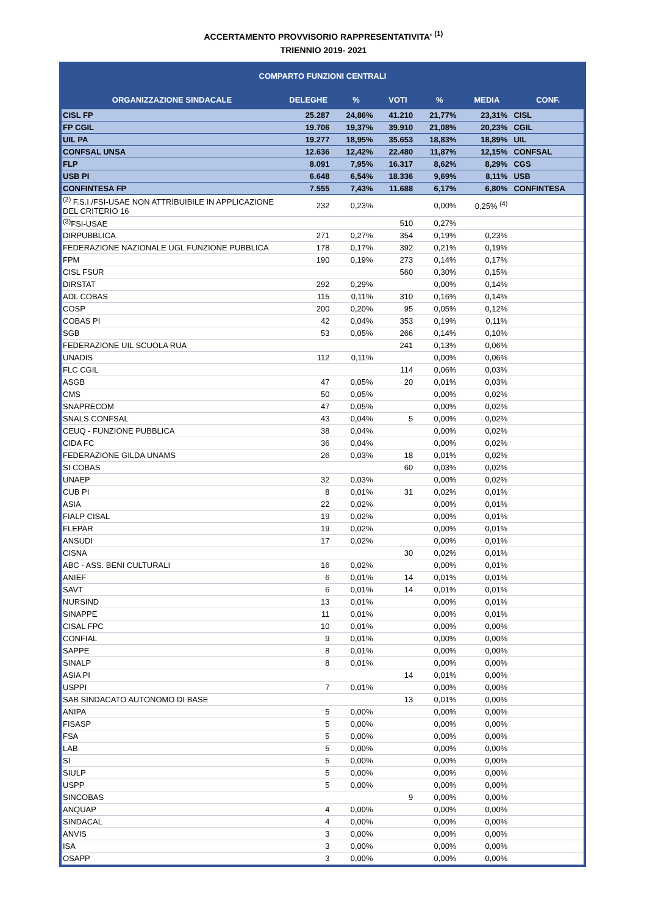ACCERTAMENTO PROVVISORIO RAPPRESENTATIVITA' <sup>(1)</sup>
TRIENNIO 2019- 2021
| COMPARTO FUNZIONI CENTRALI | | | | | | |
| --- | --- | --- | --- | --- | --- | --- |
| ORGANIZZAZIONE SINDACALE | DELEGHE | % | VOTI | % | MEDIA | CONF. |
| CISL FP | 25.287 | 24,86% | 41.210 | 21,77% | 23,31% | CISL |
| FP CGIL | 19.706 | 19,37% | 39.910 | 21,08% | 20,23% | CGIL |
| UIL PA | 19.277 | 18,95% | 35.653 | 18,83% | 18,89% | UIL |
| CONFSAL UNSA | 12.636 | 12,42% | 22.480 | 11,87% | 12,15% | CONFSAL |
| FLP | 8.091 | 7,95% | 16.317 | 8,62% | 8,29% | CGS |
| USB PI | 6.648 | 6,54% | 18.336 | 9,69% | 8,11% | USB |
| CONFINTESA FP | 7.555 | 7,43% | 11.688 | 6,17% | 6,80% | CONFINTESA |
| <sup>(2)</sup> F.S.I./FSI-USAE NON ATTRIBUIBILE IN APPLICAZIONE DEL CRITERIO 16 | 232 | 0,23% | | 0,00% | 0,25% <sup>(4)</sup> | |
| <sup>(3)</sup> FSI-USAE | | | 510 | 0,27% | | |
| DIRPUBBLICA | 271 | 0,27% | 354 | 0,19% | 0,23% | |
| FEDERAZIONE NAZIONALE UGL FUNZIONE PUBBLICA | 178 | 0,17% | 392 | 0,21% | 0,19% | |
| FPM | 190 | 0,19% | 273 | 0,14% | 0,17% | |
| CISL FSUR | | | 560 | 0,30% | 0,15% | |
| DIRSTAT | 292 | 0,29% | | 0,00% | 0,14% | |
| ADL COBAS | 115 | 0,11% | 310 | 0,16% | 0,14% | |
| COSP | 200 | 0,20% | 95 | 0,05% | 0,12% | |
| COBAS PI | 42 | 0,04% | 353 | 0,19% | 0,11% | |
| SGB | 53 | 0,05% | 266 | 0,14% | 0,10% | |
| FEDERAZIONE UIL SCUOLA RUA | | | 241 | 0,13% | 0,06% | |
| UNADIS | 112 | 0,11% | | 0,00% | 0,06% | |
| FLC CGIL | | | 114 | 0,06% | 0,03% | |
| ASGB | 47 | 0,05% | 20 | 0,01% | 0,03% | |
| CMS | 50 | 0,05% | | 0,00% | 0,02% | |
| SNAPRECOM | 47 | 0,05% | | 0,00% | 0,02% | |
| SNALS CONFSAL | 43 | 0,04% | 5 | 0,00% | 0,02% | |
| CEUQ - FUNZIONE PUBBLICA | 38 | 0,04% | | 0,00% | 0,02% | |
| CIDA FC | 36 | 0,04% | | 0,00% | 0,02% | |
| FEDERAZIONE GILDA UNAMS | 26 | 0,03% | 18 | 0,01% | 0,02% | |
| SI COBAS | | | 60 | 0,03% | 0,02% | |
| UNAEP | 32 | 0,03% | | 0,00% | 0,02% | |
| CUB PI | 8 | 0,01% | 31 | 0,02% | 0,01% | |
| ASIA | 22 | 0,02% | | 0,00% | 0,01% | |
| FIALP CISAL | 19 | 0,02% | | 0,00% | 0,01% | |
| FLEPAR | 19 | 0,02% | | 0,00% | 0,01% | |
| ANSUDI | 17 | 0,02% | | 0,00% | 0,01% | |
| CISNA | | | 30 | 0,02% | 0,01% | |
| ABC - ASS. BENI CULTURALI | 16 | 0,02% | | 0,00% | 0,01% | |
| ANIEF | 6 | 0,01% | 14 | 0,01% | 0,01% | |
| SAVT | 6 | 0,01% | 14 | 0,01% | 0,01% | |
| NURSIND | 13 | 0,01% | | 0,00% | 0,01% | |
| SINAPPE | 11 | 0,01% | | 0,00% | 0,01% | |
| CISAL FPC | 10 | 0,01% | | 0,00% | 0,00% | |
| CONFIAL | 9 | 0,01% | | 0,00% | 0,00% | |
| SAPPE | 8 | 0,01% | | 0,00% | 0,00% | |
| SINALP | 8 | 0,01% | | 0,00% | 0,00% | |
| ASIA PI | | | 14 | 0,01% | 0,00% | |
| USPPI | 7 | 0,01% | | 0,00% | 0,00% | |
| SAB SINDACATO AUTONOMO DI BASE | | | 13 | 0,01% | 0,00% | |
| ANIPA | 5 | 0,00% | | 0,00% | 0,00% | |
| FISASP | 5 | 0,00% | | 0,00% | 0,00% | |
| FSA | 5 | 0,00% | | 0,00% | 0,00% | |
| LAB | 5 | 0,00% | | 0,00% | 0,00% | |
| SI | 5 | 0,00% | | 0,00% | 0,00% | |
| SIULP | 5 | 0,00% | | 0,00% | 0,00% | |
| USPP | 5 | 0,00% | | 0,00% | 0,00% | |
| SINCOBAS | | | 9 | 0,00% | 0,00% | |
| ANQUAP | 4 | 0,00% | | 0,00% | 0,00% | |
| SINDACAL | 4 | 0,00% | | 0,00% | 0,00% | |
| ANVIS | 3 | 0,00% | | 0,00% | 0,00% | |
| ISA | 3 | 0,00% | | 0,00% | 0,00% | |
| OSAPP | 3 | 0,00% | | 0,00% | 0,00% | |